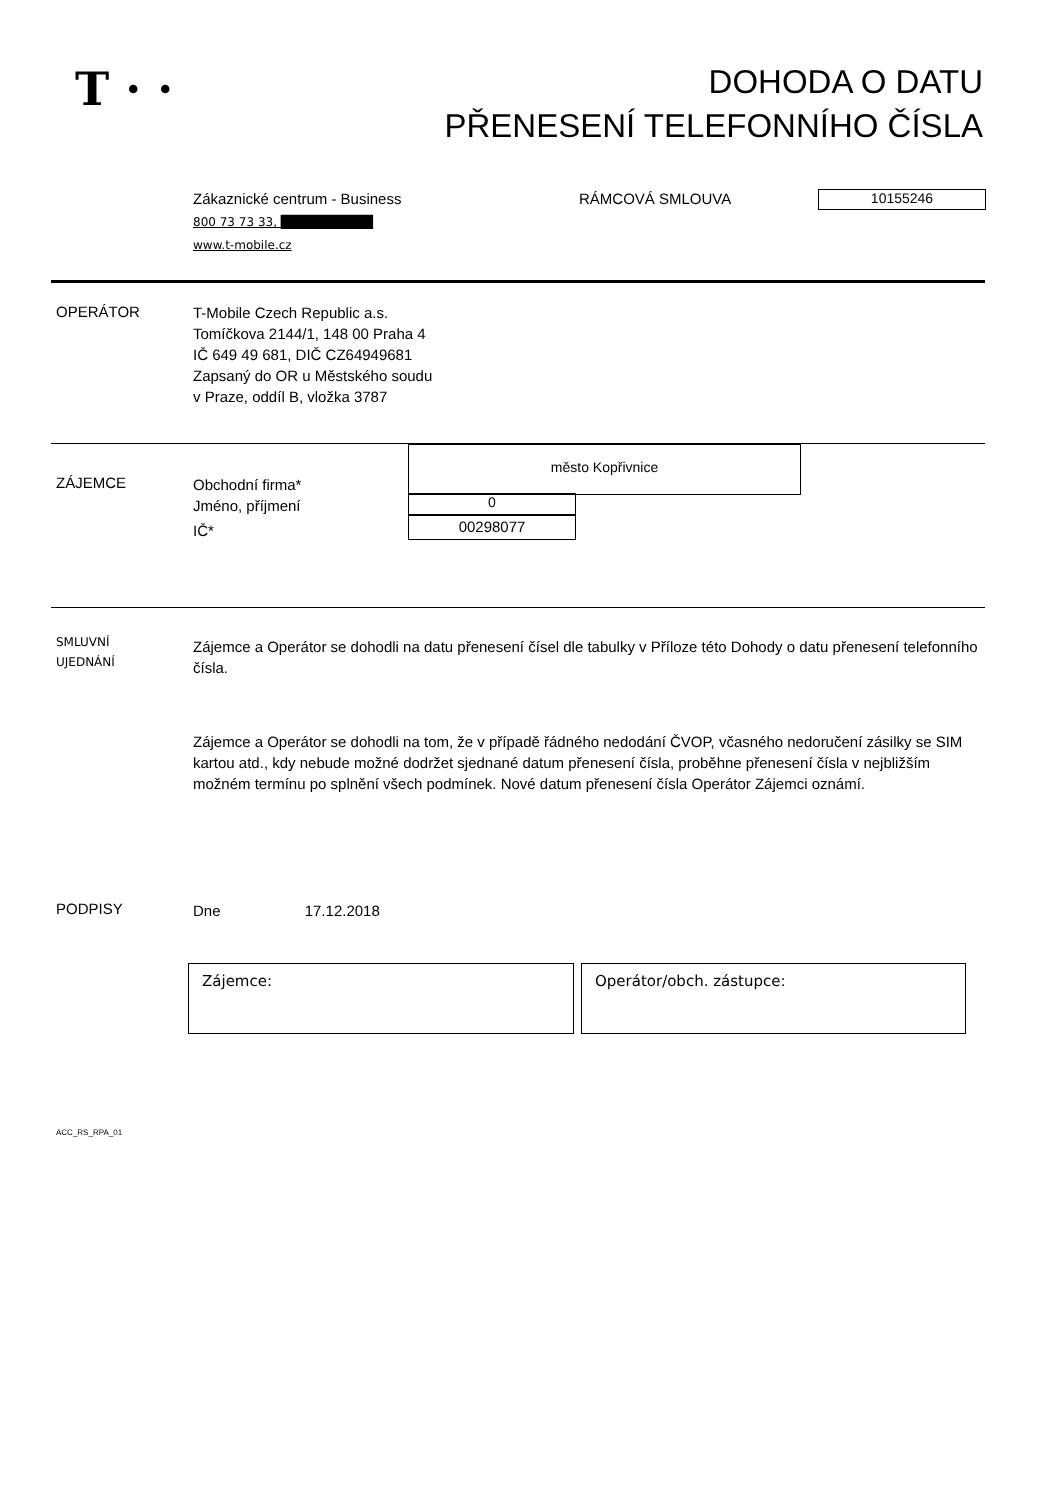T · ·
DOHODA O DATU
PŘENESENÍ TELEFONNÍHO ČÍSLA
Zákaznické centrum - Business
800 73 73 33, ██████████
www.t-mobile.cz
RÁMCOVÁ SMLOUVA 10155246
OPERÁTOR
T-Mobile Czech Republic a.s.
Tomíčkova 2144/1, 148 00 Praha 4
IČ 649 49 681, DIČ CZ64949681
Zapsaný do OR u Městského soudu
v Praze, oddíl B, vložka 3787
ZÁJEMCE
Obchodní firma*
Jméno, příjmení
IČ*
město Kopřivnice
0
00298077
SMLUVNÍ
UJEDNÁNÍ
Zájemce a Operátor se dohodli na datu přenesení čísel dle tabulky v Příloze této Dohody o datu přenesení telefonního čísla.
Zájemce a Operátor se dohodli na tom, že v případě řádného nedodání ČVOP, včasného nedoručení zásilky se SIM kartou atd., kdy nebude možné dodržet sjednané datum přenesení čísla, proběhne přenesení čísla v nejbližším možném termínu po splnění všech podmínek. Nové datum přenesení čísla Operátor Zájemci oznámí.
PODPISY Dne 17.12.2018
Zájemce: Operátor/obch. zástupce:
ACC_RS_RPA_01